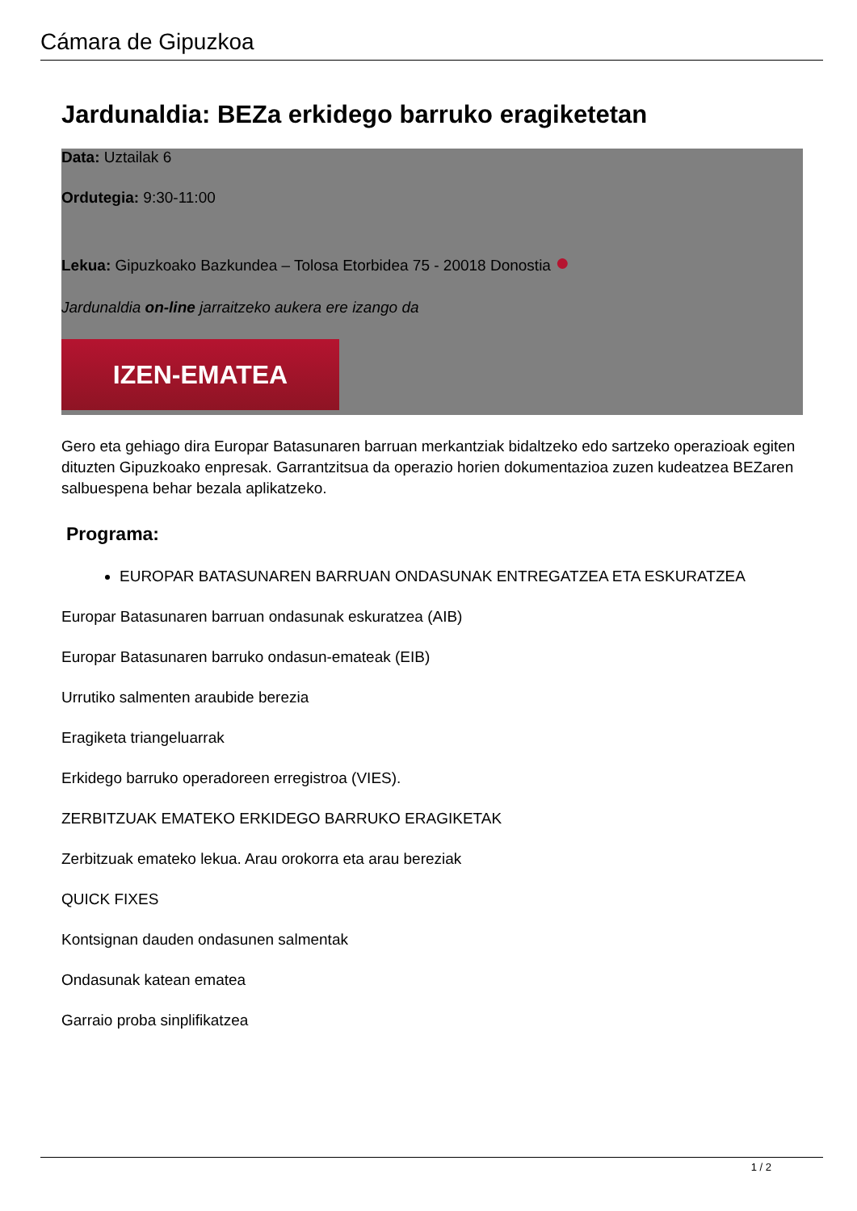Cámara de Gipuzkoa
Jardunaldia: BEZa erkidego barruko eragiketetan
Data: Uztailak 6
Ordutegia: 9:30-11:00
Lekua: Gipuzkoako Bazkundea – Tolosa Etorbidea 75 - 20018 Donostia ●
Jardunaldia on-line jarraitzeko aukera ere izango da
IZEN-EMATEA
Gero eta gehiago dira Europar Batasunaren barruan merkantziak bidaltzeko edo sartzeko operazioak egiten dituzten Gipuzkoako enpresak. Garrantzitsua da operazio horien dokumentazioa zuzen kudeatzea BEZaren salbuespena behar bezala aplikatzeko.
Programa:
EUROPAR BATASUNAREN BARRUAN ONDASUNAK ENTREGATZEA ETA ESKURATZEA
Europar Batasunaren barruan ondasunak eskuratzea (AIB)
Europar Batasunaren barruko ondasun-emateak (EIB)
Urrutiko salmenten araubide berezia
Eragiketa triangeluarrak
Erkidego barruko operadoreen erregistroa (VIES).
ZERBITZUAK EMATEKO ERKIDEGO BARRUKO ERAGIKETAK
Zerbitzuak emateko lekua. Arau orokorra eta arau bereziak
QUICK FIXES
Kontsignan dauden ondasunen salmentak
Ondasunak katean ematea
Garraio proba sinplifikatzea
1 / 2